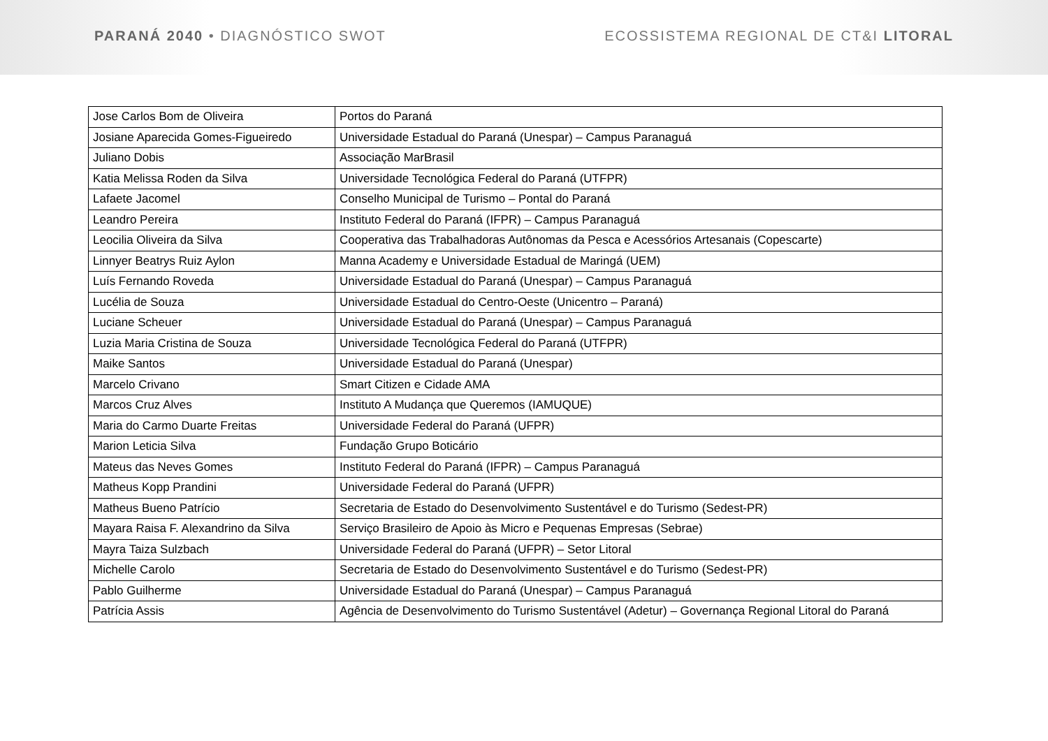PARANÁ 2040 • DIAGNÓSTICO SWOT ECOSSISTEMA REGIONAL DE CT&I LITORAL
| Jose Carlos Bom de Oliveira | Portos do Paraná |
| Josiane Aparecida Gomes-Figueiredo | Universidade Estadual do Paraná (Unespar) – Campus Paranaguá |
| Juliano Dobis | Associação MarBrasil |
| Katia Melissa Roden da Silva | Universidade Tecnológica Federal do Paraná (UTFPR) |
| Lafaete Jacomel | Conselho Municipal de Turismo – Pontal do Paraná |
| Leandro Pereira | Instituto Federal do Paraná (IFPR) – Campus Paranaguá |
| Leocilia Oliveira da Silva | Cooperativa das Trabalhadoras Autônomas da Pesca e Acessórios Artesanais (Copescarte) |
| Linnyer Beatrys Ruiz Aylon | Manna Academy e Universidade Estadual de Maringá (UEM) |
| Luís Fernando Roveda | Universidade Estadual do Paraná (Unespar) – Campus Paranaguá |
| Lucélia de Souza | Universidade Estadual do Centro-Oeste (Unicentro – Paraná) |
| Luciane Scheuer | Universidade Estadual do Paraná (Unespar) – Campus Paranaguá |
| Luzia Maria Cristina de Souza | Universidade Tecnológica Federal do Paraná (UTFPR) |
| Maike Santos | Universidade Estadual do Paraná (Unespar) |
| Marcelo Crivano | Smart Citizen e Cidade AMA |
| Marcos Cruz Alves | Instituto A Mudança que Queremos (IAMUQUE) |
| Maria do Carmo Duarte Freitas | Universidade Federal do Paraná (UFPR) |
| Marion Leticia Silva | Fundação Grupo Boticário |
| Mateus das Neves Gomes | Instituto Federal do Paraná (IFPR) – Campus Paranaguá |
| Matheus Kopp Prandini | Universidade Federal do Paraná (UFPR) |
| Matheus Bueno Patrício | Secretaria de Estado do Desenvolvimento Sustentável e do Turismo (Sedest-PR) |
| Mayara Raisa F. Alexandrino da Silva | Serviço Brasileiro de Apoio às Micro e Pequenas Empresas (Sebrae) |
| Mayra Taiza Sulzbach | Universidade Federal do Paraná (UFPR) – Setor Litoral |
| Michelle Carolo | Secretaria de Estado do Desenvolvimento Sustentável e do Turismo (Sedest-PR) |
| Pablo Guilherme | Universidade Estadual do Paraná (Unespar) – Campus Paranaguá |
| Patrícia Assis | Agência de Desenvolvimento do Turismo Sustentável (Adetur) – Governança Regional Litoral do Paraná |